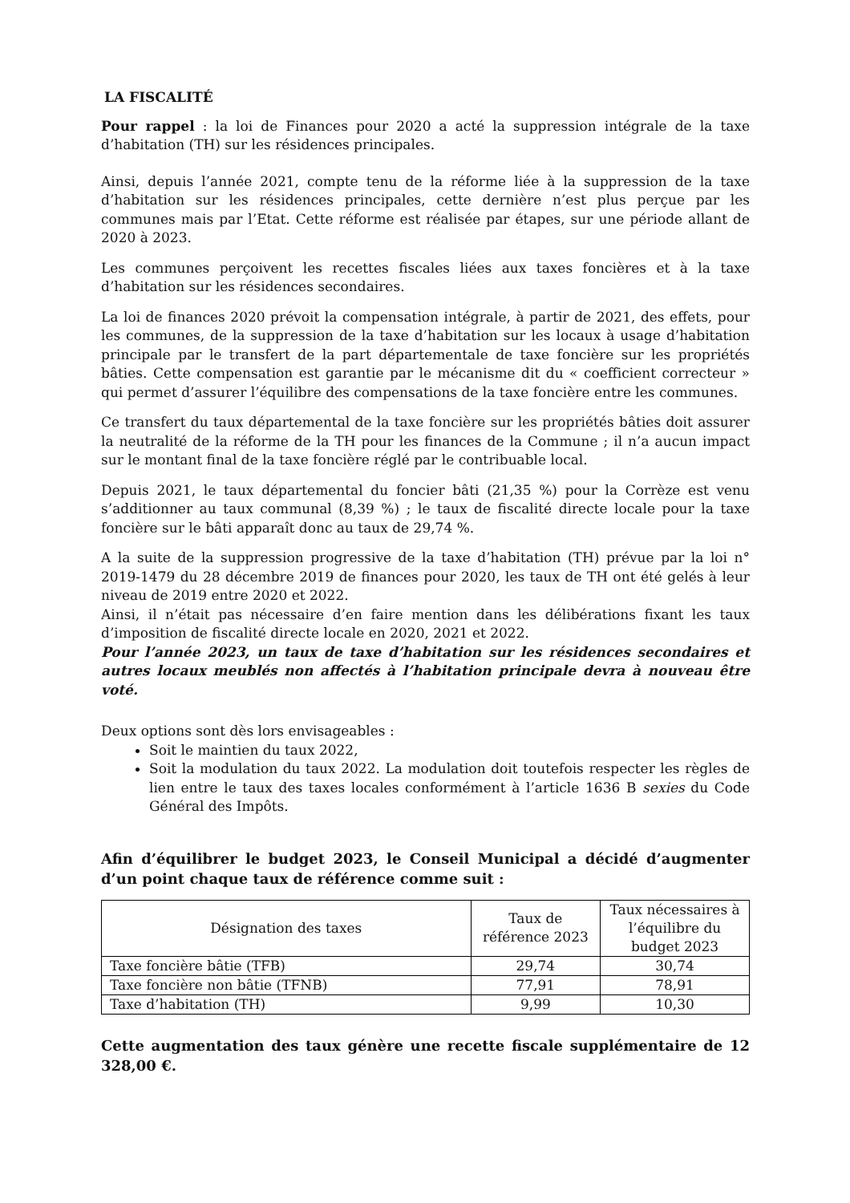LA FISCALITÉ
Pour rappel : la loi de Finances pour 2020 a acté la suppression intégrale de la taxe d’habitation (TH) sur les résidences principales.
Ainsi, depuis l’année 2021, compte tenu de la réforme liée à la suppression de la taxe d’habitation sur les résidences principales, cette dernière n’est plus perçue par les communes mais par l’Etat. Cette réforme est réalisée par étapes, sur une période allant de 2020 à 2023.
Les communes perçoivent les recettes fiscales liées aux taxes foncières et à la taxe d’habitation sur les résidences secondaires.
La loi de finances 2020 prévoit la compensation intégrale, à partir de 2021, des effets, pour les communes, de la suppression de la taxe d’habitation sur les locaux à usage d’habitation principale par le transfert de la part départementale de taxe foncière sur les propriétés bâties. Cette compensation est garantie par le mécanisme dit du « coefficient correcteur » qui permet d’assurer l’équilibre des compensations de la taxe foncière entre les communes.
Ce transfert du taux départemental de la taxe foncière sur les propriétés bâties doit assurer la neutralité de la réforme de la TH pour les finances de la Commune ; il n’a aucun impact sur le montant final de la taxe foncière réglé par le contribuable local.
Depuis 2021, le taux départemental du foncier bâti (21,35 %) pour la Corrèze est venu s’additionner au taux communal (8,39 %) ; le taux de fiscalité directe locale pour la taxe foncière sur le bâti apparaît donc au taux de 29,74 %.
A la suite de la suppression progressive de la taxe d’habitation (TH) prévue par la loi n° 2019-1479 du 28 décembre 2019 de finances pour 2020, les taux de TH ont été gelés à leur niveau de 2019 entre 2020 et 2022.
Ainsi, il n’était pas nécessaire d’en faire mention dans les délibérations fixant les taux d’imposition de fiscalité directe locale en 2020, 2021 et 2022.
Pour l’année 2023, un taux de taxe d’habitation sur les résidences secondaires et autres locaux meublés non affectés à l’habitation principale devra à nouveau être voté.
Deux options sont dès lors envisageables :
Soit le maintien du taux 2022,
Soit la modulation du taux 2022. La modulation doit toutefois respecter les règles de lien entre le taux des taxes locales conformément à l’article 1636 B sexies du Code Général des Impôts.
Afin d’équilibrer le budget 2023, le Conseil Municipal a décidé d’augmenter d’un point chaque taux de référence comme suit :
| Désignation des taxes | Taux de référence 2023 | Taux nécessaires à l’équilibre du budget 2023 |
| --- | --- | --- |
| Taxe foncière bâtie (TFB) | 29,74 | 30,74 |
| Taxe foncière non bâtie (TFNB) | 77,91 | 78,91 |
| Taxe d’habitation (TH) | 9,99 | 10,30 |
Cette augmentation des taux génère une recette fiscale supplémentaire de 12 328,00 €.